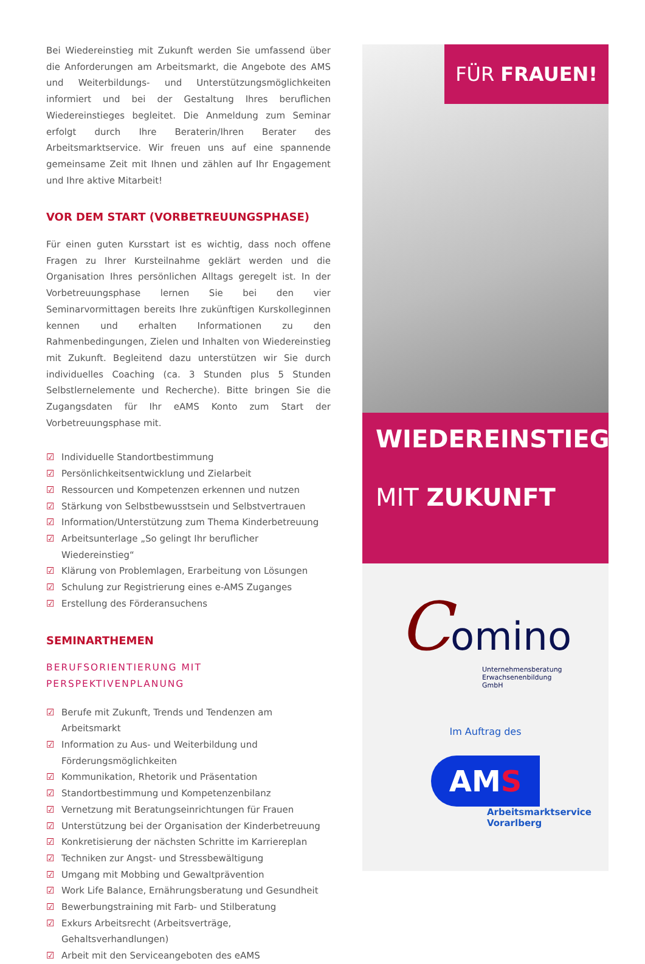Bei Wiedereinstieg mit Zukunft werden Sie umfassend über die Anforderungen am Arbeitsmarkt, die Angebote des AMS und Weiterbildungs- und Unterstützungsmöglichkeiten informiert und bei der Gestaltung Ihres beruflichen Wiedereinstieges begleitet. Die Anmeldung zum Seminar erfolgt durch Ihre Beraterin/Ihren Berater des Arbeitsmarktservice. Wir freuen uns auf eine spannende gemeinsame Zeit mit Ihnen und zählen auf Ihr Engagement und Ihre aktive Mitarbeit!
VOR DEM START (VORBETREUUNGSPHASE)
Für einen guten Kursstart ist es wichtig, dass noch offene Fragen zu Ihrer Kursteilnahme geklärt werden und die Organisation Ihres persönlichen Alltags geregelt ist. In der Vorbetreuungsphase lernen Sie bei den vier Seminarvormittagen bereits Ihre zukünftigen Kurskolleginnen kennen und erhalten Informationen zu den Rahmenbedingungen, Zielen und Inhalten von Wiedereinstieg mit Zukunft. Begleitend dazu unterstützen wir Sie durch individuelles Coaching (ca. 3 Stunden plus 5 Stunden Selbstlernelemente und Recherche). Bitte bringen Sie die Zugangsdaten für Ihr eAMS Konto zum Start der Vorbetreuungsphase mit.
☑ Individuelle Standortbestimmung
☑ Persönlichkeitsentwicklung und Zielarbeit
☑ Ressourcen und Kompetenzen erkennen und nutzen
☑ Stärkung von Selbstbewusstsein und Selbstvertrauen
☑ Information/Unterstützung zum Thema Kinderbetreuung
☑ Arbeitsunterlage „So gelingt Ihr beruflicher Wiedereinstieg“
☑ Klärung von Problemlagen, Erarbeitung von Lösungen
☑ Schulung zur Registrierung eines e-AMS Zuganges
☑ Erstellung des Förderansuchens
SEMINARTHEMEN
BERUFSORIENTIERUNG MIT PERSPEKTIVENPLANUNG
☑ Berufe mit Zukunft, Trends und Tendenzen am Arbeitsmarkt
☑ Information zu Aus- und Weiterbildung und Förderungsmöglichkeiten
☑ Kommunikation, Rhetorik und Präsentation
☑ Standortbestimmung und Kompetenzenbilanz
☑ Vernetzung mit Beratungseinrichtungen für Frauen
☑ Unterstützung bei der Organisation der Kinderbetreuung
☑ Konkretisierung der nächsten Schritte im Karriereplan
☑ Techniken zur Angst- und Stressbewältigung
☑ Umgang mit Mobbing und Gewaltprävention
☑ Work Life Balance, Ernährungsberatung und Gesundheit
☑ Bewerbungstraining mit Farb- und Stilberatung
☑ Exkurs Arbeitsrecht (Arbeitsverträge, Gehaltsverhandlungen)
☑ Arbeit mit den Serviceangeboten des eAMS
FÜR FRAUEN!
WIEDEREINSTIEG
MIT ZUKUNFT
Comino
Unternehmensberatung
Erwachsenenbildung
GmbH
Im Auftrag des
AMS
Arbeitsmarktservice
Vorarlberg